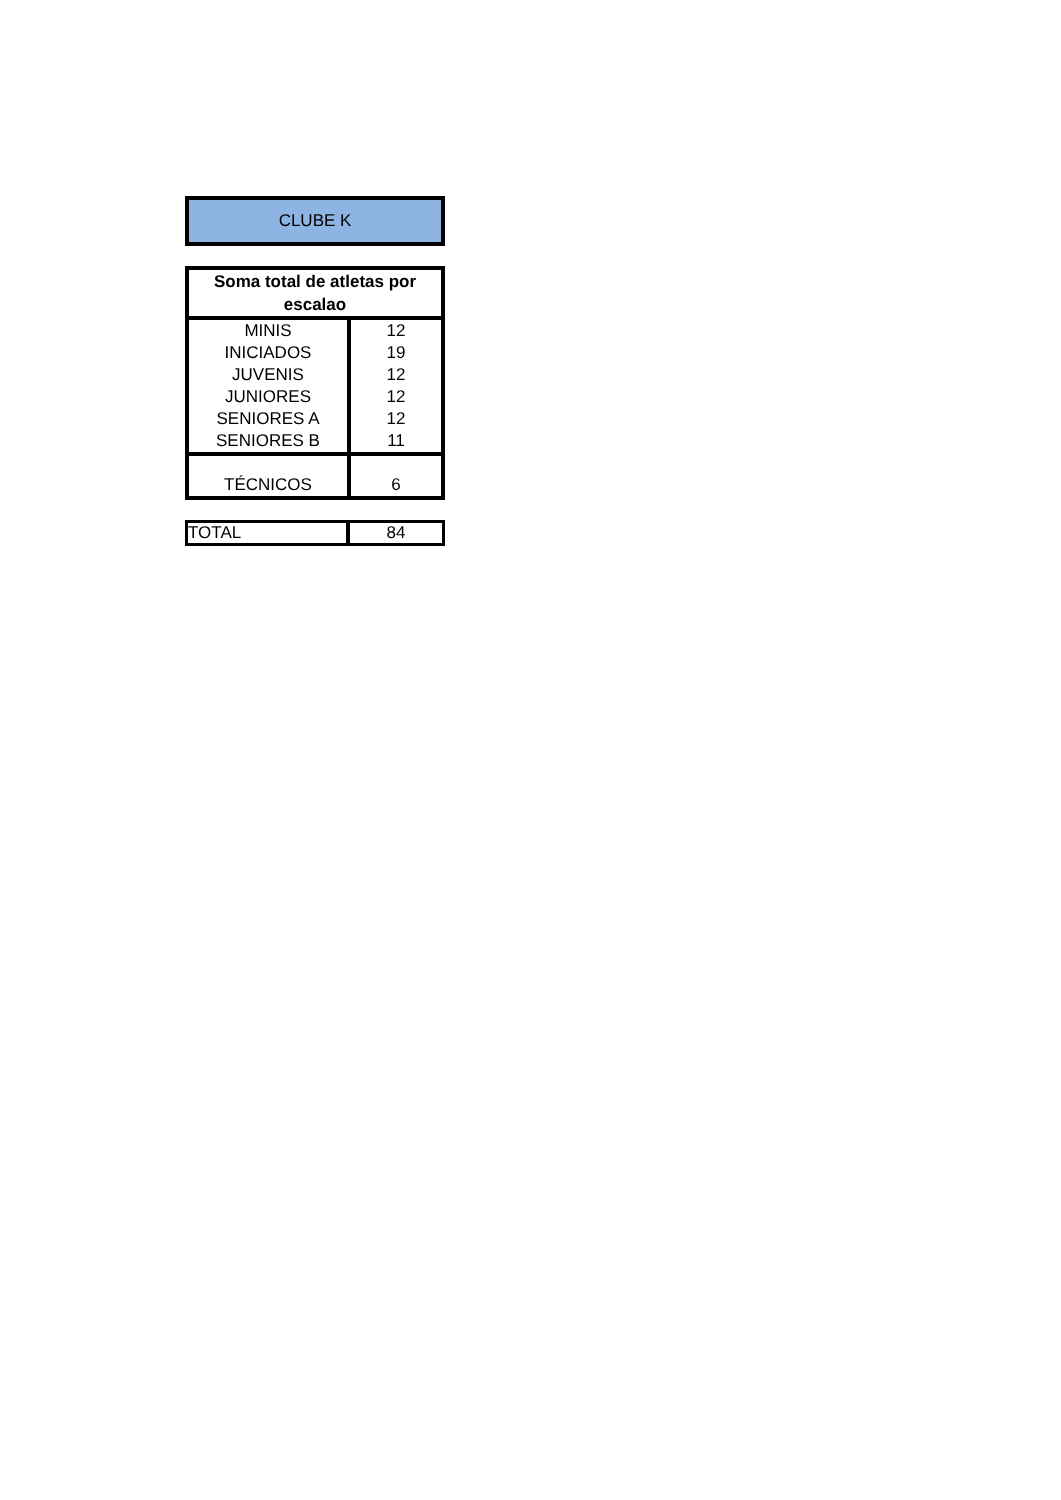CLUBE K
| Soma total de atletas por escalao | |
| --- | --- |
| MINIS | 12 |
| INICIADOS | 19 |
| JUVENIS | 12 |
| JUNIORES | 12 |
| SENIORES A | 12 |
| SENIORES B | 11 |
| TÉCNICOS | 6 |
| TOTAL | 84 |